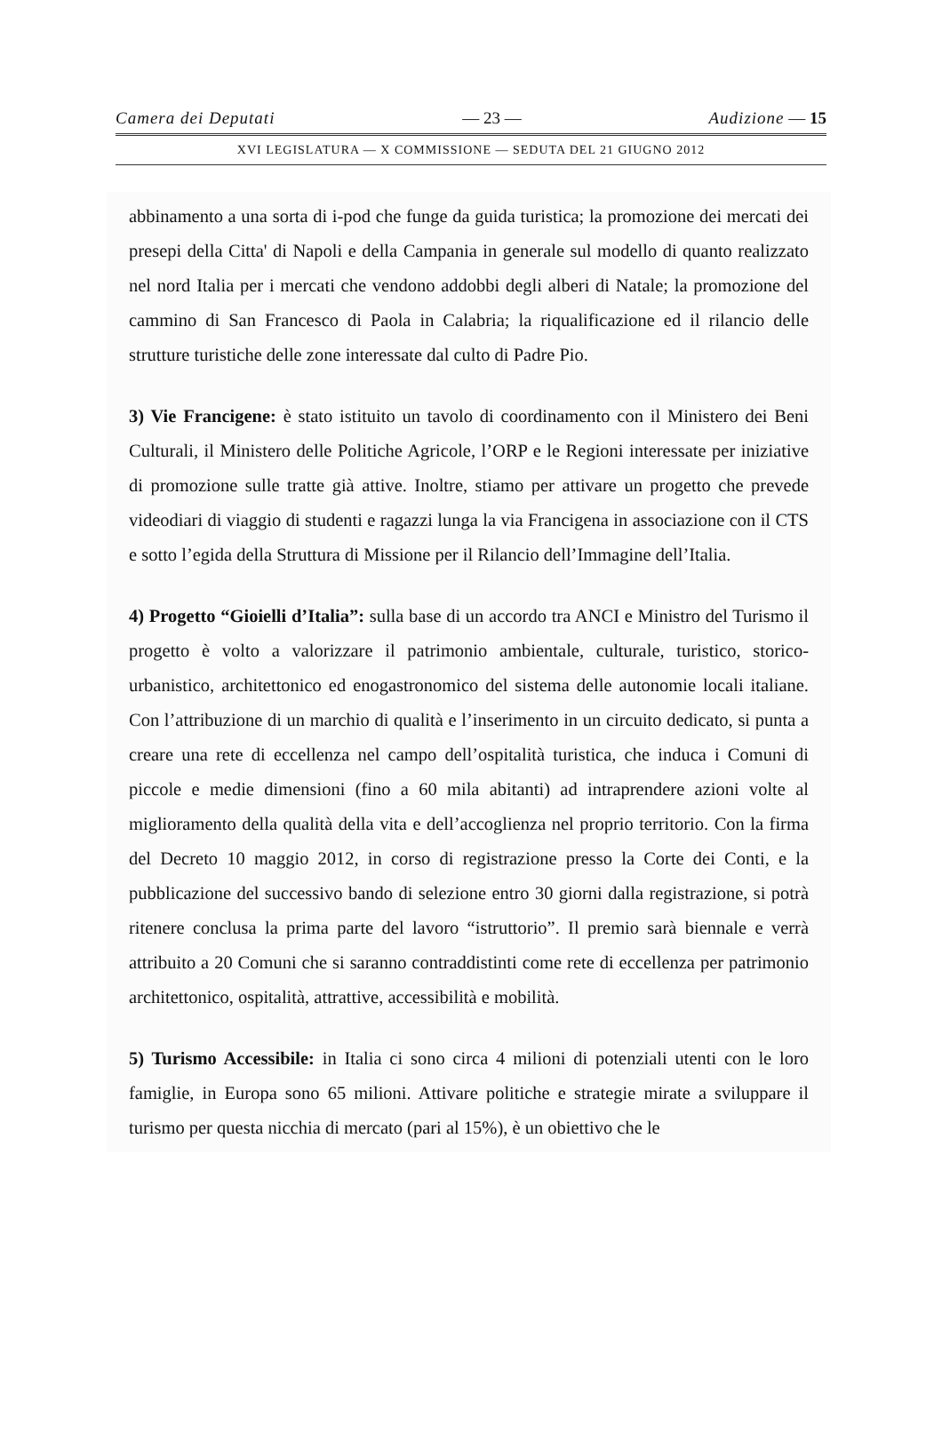Camera dei Deputati — 23 — Audizione — 15
XVI LEGISLATURA — X COMMISSIONE — SEDUTA DEL 21 GIUGNO 2012
abbinamento a una sorta di i-pod che funge da guida turistica; la promozione dei mercati dei presepi della Citta' di Napoli e della Campania in generale sul modello di quanto realizzato nel nord Italia per i mercati che vendono addobbi degli alberi di Natale; la promozione del cammino di San Francesco di Paola in Calabria; la riqualificazione ed il rilancio delle strutture turistiche delle zone interessate dal culto di Padre Pio.
3) Vie Francigene: è stato istituito un tavolo di coordinamento con il Ministero dei Beni Culturali, il Ministero delle Politiche Agricole, l’ORP e le Regioni interessate per iniziative di promozione sulle tratte già attive. Inoltre, stiamo per attivare un progetto che prevede videodiari di viaggio di studenti e ragazzi lunga la via Francigena in associazione con il CTS e sotto l’egida della Struttura di Missione per il Rilancio dell’Immagine dell’Italia.
4) Progetto “Gioielli d’Italia”: sulla base di un accordo tra ANCI e Ministro del Turismo il progetto è volto a valorizzare il patrimonio ambientale, culturale, turistico, storico-urbanistico, architettonico ed enogastronomico del sistema delle autonomie locali italiane. Con l’attribuzione di un marchio di qualità e l’inserimento in un circuito dedicato, si punta a creare una rete di eccellenza nel campo dell’ospitalità turistica, che induca i Comuni di piccole e medie dimensioni (fino a 60 mila abitanti) ad intraprendere azioni volte al miglioramento della qualità della vita e dell’accoglienza nel proprio territorio. Con la firma del Decreto 10 maggio 2012, in corso di registrazione presso la Corte dei Conti, e la pubblicazione del successivo bando di selezione entro 30 giorni dalla registrazione, si potrà ritenere conclusa la prima parte del lavoro “istruttorio”. Il premio sarà biennale e verrà attribuito a 20 Comuni che si saranno contraddistinti come rete di eccellenza per patrimonio architettonico, ospitalità, attrattive, accessibilità e mobilità.
5) Turismo Accessibile: in Italia ci sono circa 4 milioni di potenziali utenti con le loro famiglie, in Europa sono 65 milioni. Attivare politiche e strategie mirate a sviluppare il turismo per questa nicchia di mercato (pari al 15%), è un obiettivo che le